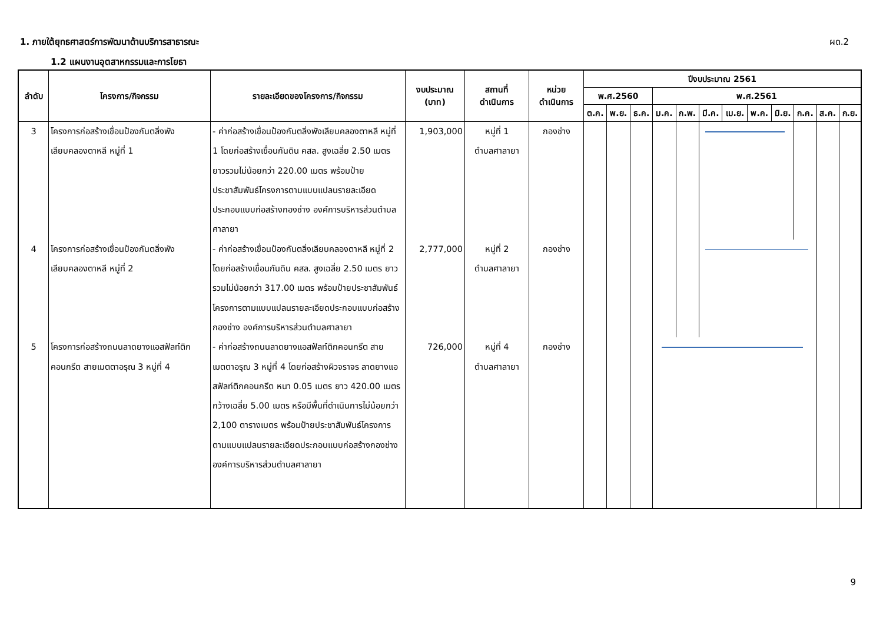1. ภายใต้ยุทธศาสตร์การพัฒนาด้านบริการสาธารณะ
ผด.2
1.2 แผนงานอุตสาหกรรมและการโยธา
| ลำดับ | โครงการ/กิจกรรม | รายละเอียดของโครงการ/กิจกรรม | งบประมาณ (บาท) | สถานที่ ดำเนินการ | หน่วย ดำเนินการ | ปีงบประมาณ 2561 | | | | | | | | | | | |
| --- | --- | --- | --- | --- | --- | --- | --- | --- | --- | --- | --- | --- | --- | --- | --- | --- | --- |
| | | | | | | พ.ศ.2560 | | | พ.ศ.2561 | | | | | | | | |
| | | | | | | ต.ค. | พ.ย. | ธ.ค. | ม.ค. | ก.พ. | มี.ค. | เม.ย. | พ.ค. | มิ.ย. | ก.ค. | ส.ค. | ก.ย. |
| 3 | โครงการก่อสร้างเขื่อนป้องกันตลิ่งพัง เลียบคลองตาหลี หมู่ที่ 1 | - ค่าก่อสร้างเขื่อนป้องกันตลิ่งพังเลียบคลองตาหลี หมู่ที่ 1 โดยก่อสร้างเขื่อนกันดิน คสล. สูงเฉลี่ย 2.50 เมตร ยาวรวมไม่น้อยกว่า 220.00 เมตร พร้อมป้ายประชาสัมพันธ์โครงการตามแบบแปลนรายละเอียดประกอบแบบก่อสร้างกองช่าง องค์การบริหารส่วนตำบลศาลายา | 1,903,000 | หมู่ที่ 1 ตำบลศาลายา | กองช่าง | | | | | | | | | | | | |
| 4 | โครงการก่อสร้างเขื่อนป้องกันตลิ่งพัง เลียบคลองตาหลี หมู่ที่ 2 | - ค่าก่อสร้างเขื่อนป้องกันตลิ่งเลียบคลองตาหลี หมู่ที่ 2 โดยก่อสร้างเขื่อนกันดิน คสล. สูงเฉลี่ย 2.50 เมตร ยาวรวมไม่น้อยกว่า 317.00 เมตร พร้อมป้ายประชาสัมพันธ์โครงการตามแบบแปลนรายละเอียดประกอบแบบก่อสร้างกองช่าง องค์การบริหารส่วนตำบลศาลายา | 2,777,000 | หมู่ที่ 2 ตำบลศาลายา | กองช่าง | | | | | | | | | | | | |
| 5 | โครงการก่อสร้างถนนลาดยางแอสฟัลท์ติกคอนกรีต สายเมตตาอรุณ 3 หมู่ที่ 4 | - ค่าก่อสร้างถนนลาดยางแอสฟัลท์ติกคอนกรีต สายเมตตาอรุณ 3 หมู่ที่ 4 โดยก่อสร้างผิวจราจร ลาดยางแอสฟัลท์ติกคอนกรีต หนา 0.05 เมตร ยาว 420.00 เมตร กว้างเฉลี่ย 5.00 เมตร หรือมีพื้นที่ดำเนินการไม่น้อยกว่า 2,100 ตารางเมตร พร้อมป้ายประชาสัมพันธ์โครงการตามแบบแปลนรายละเอียดประกอบแบบก่อสร้างกองช่าง องค์การบริหารส่วนตำบลศาลายา | 726,000 | หมู่ที่ 4 ตำบลศาลายา | กองช่าง | | | | | | | | | | | | |
9